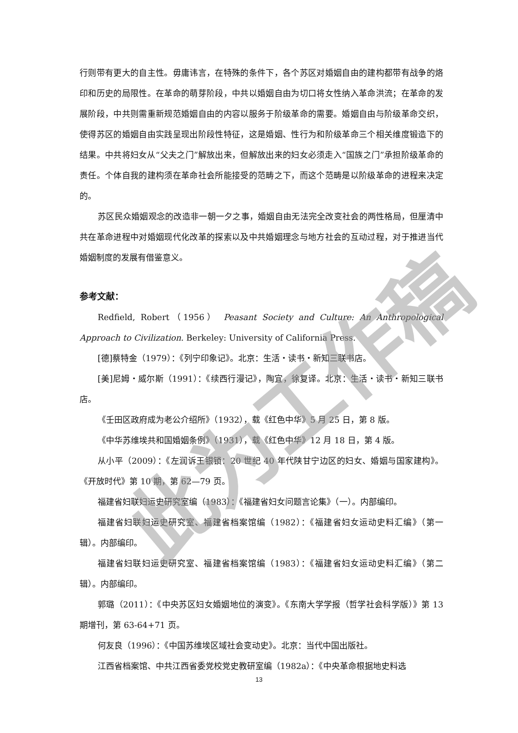行则带有更大的自主性。毋庸讳言，在特殊的条件下，各个苏区对婚姻自由的建构都带有战争的烙印和历史的局限性。在革命的萌芽阶段，中共以婚姻自由为切口将女性纳入革命洪流；在革命的发展阶段，中共则需重新规范婚姻自由的内容以服务于阶级革命的需要。婚姻自由与阶级革命交织，使得苏区的婚姻自由实践呈现出阶段性特征，这是婚姻、性行为和阶级革命三个相关维度锻造下的结果。中共将妇女从“父夫之门”解放出来，但解放出来的妇女必须走入“国族之门”承担阶级革命的责任。个体自我的建构须在革命社会所能接受的范畴之下，而这个范畴是以阶级革命的进程来决定的。
苏区民众婚姻观念的改造非一朝一夕之事，婚姻自由无法完全改变社会的两性格局，但厘清中共在革命进程中对婚姻现代化改革的探索以及中共婚姻理念与地方社会的互动过程，对于推进当代婚姻制度的发展有借鉴意义。
参考文献：
Redfield, Robert（1956） Peasant Society and Culture: An Anthropological Approach to Civilization. Berkeley: University of California Press.
[德]蔡特金（1979）：《列宁印象记》。北京：生活・读书・新知三联书店。
[美]尼姆・威尔斯（1991）：《续西行漫记》，陶宜，徐复译。北京：生活・读书・新知三联书店。
《壬田区政府成为老公介绍所》（1932），载《红色中华》5 月 25 日，第 8 版。
《中华苏维埃共和国婚姻条例》（1931），载《红色中华》12 月 18 日，第 4 版。
从小平（2009）：《左润诉王银锁：20 世纪 40 年代陕甘宁边区的妇女、婚姻与国家建构》。《开放时代》第 10 期，第 62—79 页。
福建省妇联妇运史研究室编（1983）：《福建省妇女问题言论集》（一）。内部编印。
福建省妇联妇运史研究室、福建省档案馆编（1982）：《福建省妇女运动史料汇编》（第一辑）。内部编印。
福建省妇联妇运史研究室、福建省档案馆编（1983）：《福建省妇女运动史料汇编》（第二辑）。内部编印。
郭璐（2011）：《中央苏区妇女婚姻地位的演变》。《东南大学学报（哲学社会科学版）》第 13 期增刊，第 63-64+71 页。
何友良（1996）：《中国苏维埃区域社会变动史》。北京：当代中国出版社。
江西省档案馆、中共江西省委党校党史教研室编（1982a）：《中央革命根据地史料选
此为工作稿
13